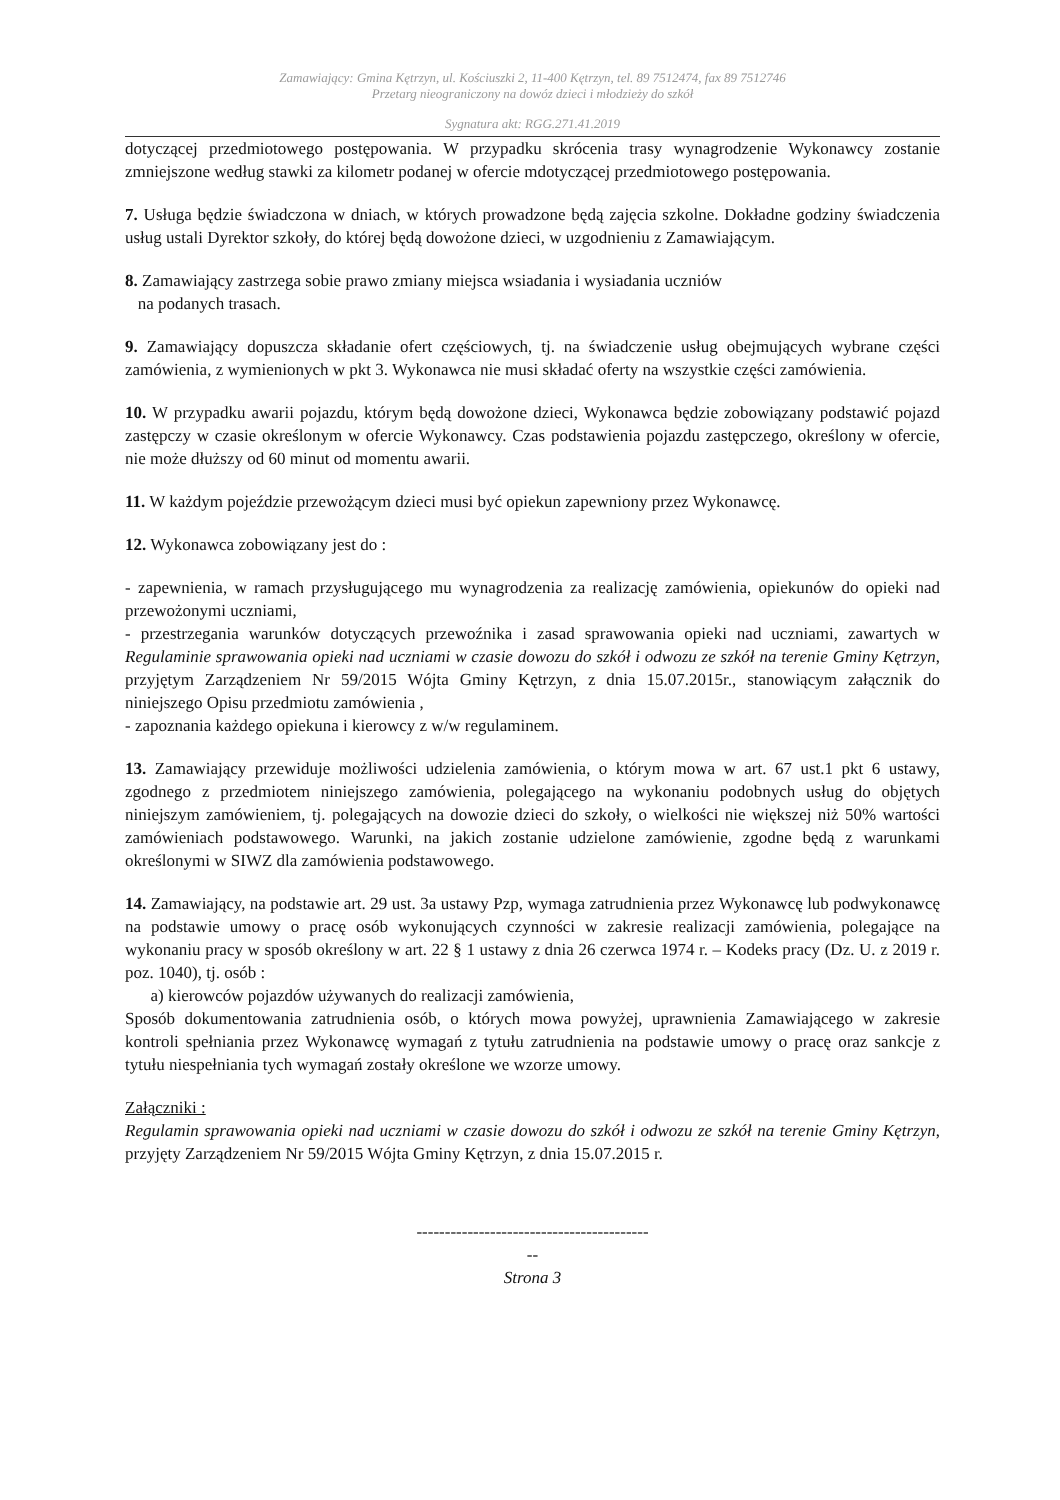Zamawiający: Gmina Kętrzyn, ul. Kościuszki 2, 11-400 Kętrzyn, tel. 89 7512474, fax 89 7512746
Przetarg nieograniczony na dowóz dzieci i młodzieży do szkół
Sygnatura akt: RGG.271.41.2019
dotyczącej przedmiotowego postępowania. W przypadku skrócenia trasy wynagrodzenie Wykonawcy zostanie zmniejszone według stawki za kilometr podanej w ofercie mdotyczącej przedmiotowego postępowania.
7. Usługa będzie świadczona w dniach, w których prowadzone będą zajęcia szkolne. Dokładne godziny świadczenia usług ustali Dyrektor szkoły, do której będą dowożone dzieci, w uzgodnieniu z Zamawiającym.
8. Zamawiający zastrzega sobie prawo zmiany miejsca wsiadania i wysiadania uczniów
na podanych trasach.
9. Zamawiający dopuszcza składanie ofert częściowych, tj. na świadczenie usług obejmujących wybrane części zamówienia, z wymienionych w pkt 3. Wykonawca nie musi składać oferty na wszystkie części zamówienia.
10. W przypadku awarii pojazdu, którym będą dowożone dzieci, Wykonawca będzie zobowiązany podstawić pojazd zastępczy w czasie określonym w ofercie Wykonawcy. Czas podstawienia pojazdu zastępczego, określony w ofercie, nie może dłuższy od 60 minut od momentu awarii.
11. W każdym pojeździe przewożącym dzieci musi być opiekun zapewniony przez Wykonawcę.
12. Wykonawca zobowiązany jest do :
- zapewnienia, w ramach przysługującego mu wynagrodzenia za realizację zamówienia, opiekunów do opieki nad przewożonymi uczniami,
- przestrzegania warunków dotyczących przewoźnika i zasad sprawowania opieki nad uczniami, zawartych w Regulaminie sprawowania opieki nad uczniami w czasie dowozu do szkół i odwozu ze szkół na terenie Gminy Kętrzyn, przyjętym Zarządzeniem Nr 59/2015 Wójta Gminy Kętrzyn, z dnia 15.07.2015r., stanowiącym załącznik do niniejszego Opisu przedmiotu zamówienia ,
- zapoznania każdego opiekuna i kierowcy z w/w regulaminem.
13. Zamawiający przewiduje możliwości udzielenia zamówienia, o którym mowa w art. 67 ust.1 pkt 6 ustawy, zgodnego z przedmiotem niniejszego zamówienia, polegającego na wykonaniu podobnych usług do objętych niniejszym zamówieniem, tj. polegających na dowozie dzieci do szkoły, o wielkości nie większej niż 50% wartości zamówieniach podstawowego. Warunki, na jakich zostanie udzielone zamówienie, zgodne będą z warunkami określonymi w SIWZ dla zamówienia podstawowego.
14. Zamawiający, na podstawie art. 29 ust. 3a ustawy Pzp, wymaga zatrudnienia przez Wykonawcę lub podwykonawcę na podstawie umowy o pracę osób wykonujących czynności w zakresie realizacji zamówienia, polegające na wykonaniu pracy w sposób określony w art. 22 § 1 ustawy z dnia 26 czerwca 1974 r. – Kodeks pracy (Dz. U. z 2019 r. poz. 1040), tj. osób :
a) kierowców pojazdów używanych do realizacji zamówienia,
Sposób dokumentowania zatrudnienia osób, o których mowa powyżej, uprawnienia Zamawiającego w zakresie kontroli spełniania przez Wykonawcę wymagań z tytułu zatrudnienia na podstawie umowy o pracę oraz sankcje z tytułu niespełniania tych wymagań zostały określone we wzorze umowy.
Załączniki :
Regulamin sprawowania opieki nad uczniami w czasie dowozu do szkół i odwozu ze szkół na terenie Gminy Kętrzyn, przyjęty Zarządzeniem Nr 59/2015 Wójta Gminy Kętrzyn, z dnia 15.07.2015 r.
-----------------------------------------
--
Strona 3